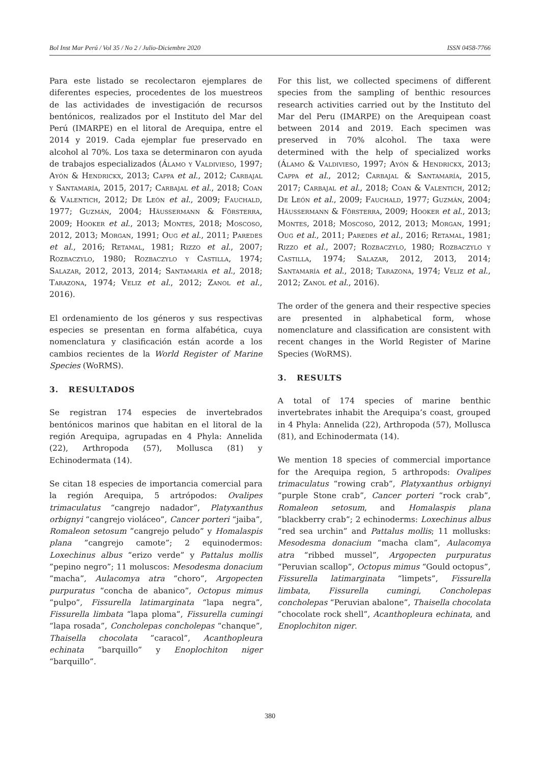Bol Inst Mar Perú / Vol 35 / No 2 / Julio-Diciembre 2020 ISSN 0458-7766
Para este listado se recolectaron ejemplares de diferentes especies, procedentes de los muestreos de las actividades de investigación de recursos bentónicos, realizados por el Instituto del Mar del Perú (IMARPE) en el litoral de Arequipa, entre el 2014 y 2019. Cada ejemplar fue preservado en alcohol al 70%. Los taxa se determinaron con ayuda de trabajos especializados (Álamo y Valdivieso, 1997; Ayón & Hendrickx, 2013; Cappa et al., 2012; Carbajal y Santamaría, 2015, 2017; Carbajal et al., 2018; Coan & Valentich, 2012; De León et al., 2009; Fauchald, 1977; Guzmán, 2004; Häussermann & Försterra, 2009; Hooker et al., 2013; Montes, 2018; Moscoso, 2012, 2013; Morgan, 1991; Oug et al., 2011; Paredes et al., 2016; Retamal, 1981; Rizzo et al., 2007; Rozbaczylo, 1980; Rozbaczylo y Castilla, 1974; Salazar, 2012, 2013, 2014; Santamaría et al., 2018; Tarazona, 1974; Veliz et al., 2012; Zanol et al., 2016).
El ordenamiento de los géneros y sus respectivas especies se presentan en forma alfabética, cuya nomenclatura y clasificación están acorde a los cambios recientes de la World Register of Marine Species (WoRMS).
3. RESULTADOS
Se registran 174 especies de invertebrados bentónicos marinos que habitan en el litoral de la región Arequipa, agrupadas en 4 Phyla: Annelida (22), Arthropoda (57), Mollusca (81) y Echinodermata (14).
Se citan 18 especies de importancia comercial para la región Arequipa, 5 artrópodos: Ovalipes trimaculatus “cangrejo nadador”, Platyxanthus orbignyi “cangrejo violáceo”, Cancer porteri “jaiba”, Romaleon setosum ”cangrejo peludo” y Homalaspis plana ”cangrejo camote”; 2 equinodermos: Loxechinus albus “erizo verde” y Pattalus mollis ”pepino negro”; 11 moluscos: Mesodesma donacium “macha”, Aulacomya atra “choro”, Argopecten purpuratus “concha de abanico”, Octopus mimus “pulpo”, Fissurella latimarginata “lapa negra”, Fissurella limbata “lapa ploma”, Fissurella cumingi “lapa rosada”, Concholepas concholepas “chanque”, Thaisella chocolata ”caracol”, Acanthopleura echinata “barquillo” y Enoplochiton niger “barquillo”.
For this list, we collected specimens of different species from the sampling of benthic resources research activities carried out by the Instituto del Mar del Peru (IMARPE) on the Arequipean coast between 2014 and 2019. Each specimen was preserved in 70% alcohol. The taxa were determined with the help of specialized works (Álamo & Valdivieso, 1997; Ayón & Hendrickx, 2013; Cappa et al., 2012; Carbajal & Santamaría, 2015, 2017; Carbajal et al., 2018; Coan & Valentich, 2012; De León et al., 2009; Fauchald, 1977; Guzmán, 2004; Häussermann & Försterra, 2009; Hooker et al., 2013; Montes, 2018; Moscoso, 2012, 2013; Morgan, 1991; Oug et al., 2011; Paredes et al., 2016; Retamal, 1981; Rizzo et al., 2007; Rozbaczylo, 1980; Rozbaczylo y Castilla, 1974; Salazar, 2012, 2013, 2014; Santamaría et al., 2018; Tarazona, 1974; Veliz et al., 2012; Zanol et al., 2016).
The order of the genera and their respective species are presented in alphabetical form, whose nomenclature and classification are consistent with recent changes in the World Register of Marine Species (WoRMS).
3. RESULTS
A total of 174 species of marine benthic invertebrates inhabit the Arequipa’s coast, grouped in 4 Phyla: Annelida (22), Arthropoda (57), Mollusca (81), and Echinodermata (14).
We mention 18 species of commercial importance for the Arequipa region, 5 arthropods: Ovalipes trimaculatus “rowing crab”, Platyxanthus orbignyi “purple Stone crab”, Cancer porteri “rock crab”, Romaleon setosum, and Homalaspis plana ”blackberry crab”; 2 echinoderms: Loxechinus albus “red sea urchin” and Pattalus mollis; 11 mollusks: Mesodesma donacium “macha clam”, Aulacomya atra “ribbed mussel”, Argopecten purpuratus “Peruvian scallop”, Octopus mimus “Gould octopus”, Fissurella latimarginata “limpets”, Fissurella limbata, Fissurella cumingi, Concholepas concholepas “Peruvian abalone”, Thaisella chocolata ”chocolate rock shell”, Acanthopleura echinata, and Enoplochiton niger.
380